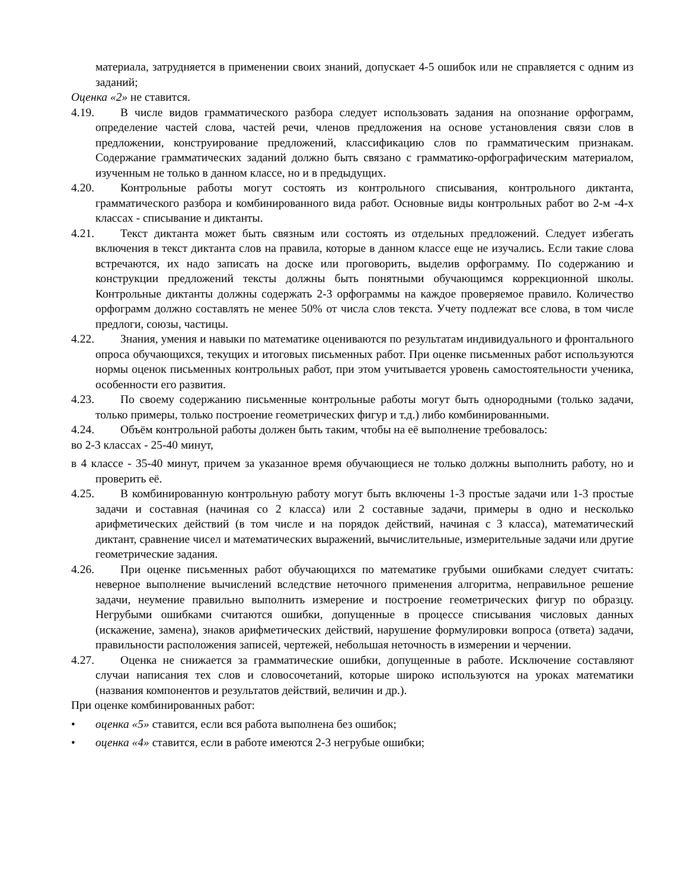материала, затрудняется в применении своих знаний, допускает 4-5 ошибок или не справляется с одним из заданий;
Оценка «2» не ставится.
4.19. В числе видов грамматического разбора следует использовать задания на опознание орфограмм, определение частей слова, частей речи, членов предложения на основе установления связи слов в предложении, конструирование предложений, классификацию слов по грамматическим признакам. Содержание грамматических заданий должно быть связано с грамматико-орфографическим материалом, изученным не только в данном классе, но и в предыдущих.
4.20. Контрольные работы могут состоять из контрольного списывания, контрольного диктанта, грамматического разбора и комбинированного вида работ. Основные виды контрольных работ во 2-м -4-х классах - списывание и диктанты.
4.21. Текст диктанта может быть связным или состоять из отдельных предложений. Следует избегать включения в текст диктанта слов на правила, которые в данном классе еще не изучались. Если такие слова встречаются, их надо записать на доске или проговорить, выделив орфограмму. По содержанию и конструкции предложений тексты должны быть понятными обучающимся коррекционной школы. Контрольные диктанты должны содержать 2-3 орфограммы на каждое проверяемое правило. Количество орфограмм должно составлять не менее 50% от числа слов текста. Учету подлежат все слова, в том числе предлоги, союзы, частицы.
4.22. Знания, умения и навыки по математике оцениваются по результатам индивидуального и фронтального опроса обучающихся, текущих и итоговых письменных работ. При оценке письменных работ используются нормы оценок письменных контрольных работ, при этом учитывается уровень самостоятельности ученика, особенности его развития.
4.23. По своему содержанию письменные контрольные работы могут быть однородными (только задачи, только примеры, только построение геометрических фигур и т.д.) либо комбинированными.
4.24. Объём контрольной работы должен быть таким, чтобы на её выполнение требовалось:
во 2-3 классах - 25-40 минут,
в 4 классе - 35-40 минут, причем за указанное время обучающиеся не только должны выполнить работу, но и проверить её.
4.25. В комбинированную контрольную работу могут быть включены 1-3 простые задачи или 1-3 простые задачи и составная (начиная со 2 класса) или 2 составные задачи, примеры в одно и несколько арифметических действий (в том числе и на порядок действий, начиная с 3 класса), математический диктант, сравнение чисел и математических выражений, вычислительные, измерительные задачи или другие геометрические задания.
4.26. При оценке письменных работ обучающихся по математике грубыми ошибками следует считать: неверное выполнение вычислений вследствие неточного применения алгоритма, неправильное решение задачи, неумение правильно выполнить измерение и построение геометрических фигур по образцу. Негрубыми ошибками считаются ошибки, допущенные в процессе списывания числовых данных (искажение, замена), знаков арифметических действий, нарушение формулировки вопроса (ответа) задачи, правильности расположения записей, чертежей, небольшая неточность в измерении и черчении.
4.27. Оценка не снижается за грамматические ошибки, допущенные в работе. Исключение составляют случаи написания тех слов и словосочетаний, которые широко используются на уроках математики (названия компонентов и результатов действий, величин и др.).
При оценке комбинированных работ:
• оценка «5» ставится, если вся работа выполнена без ошибок;
• оценка «4» ставится, если в работе имеются 2-3 негрубые ошибки;